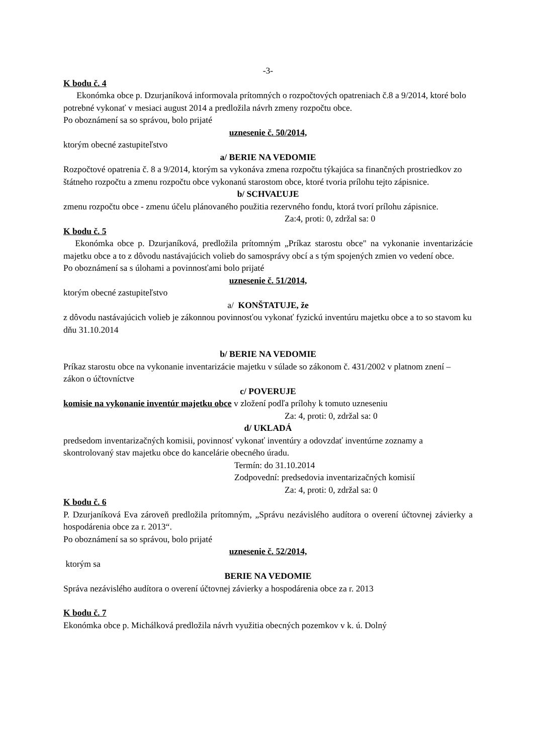-3-
K bodu č. 4
Ekonómka obce p. Dzurjaníková informovala prítomných o rozpočtových opatreniach č.8 a 9/2014, ktoré bolo potrebné vykonať v mesiaci august 2014 a predložila návrh zmeny rozpočtu obce.
Po oboznámení sa so správou, bolo prijaté
uznesenie č. 50/2014,
ktorým obecné zastupiteľstvo
a/ BERIE NA VEDOMIE
Rozpočtové opatrenia č. 8 a 9/2014, ktorým sa vykonáva zmena rozpočtu týkajúca sa finančných prostriedkov zo štátneho rozpočtu a zmenu rozpočtu obce vykonanú starostom obce, ktoré tvoria prílohu tejto zápisnice.
b/ SCHVAĽUJE
zmenu rozpočtu obce - zmenu účelu plánovaného použitia rezervného fondu, ktorá tvorí prílohu zápisnice.
Za:4, proti: 0, zdržal sa: 0
K bodu č. 5
Ekonómka obce p. Dzurjaníková, predložila prítomným „Príkaz starostu obce" na vykonanie inventarizácie majetku obce a to z dôvodu nastávajúcich volieb do samosprávy obcí a s tým spojených zmien vo vedení obce.
Po oboznámení sa s úlohami a povinnosťami bolo prijaté
uznesenie č. 51/2014,
ktorým obecné zastupiteľstvo
a/ KONŠTATUJE, že
z dôvodu nastávajúcich volieb je zákonnou povinnosťou vykonať fyzickú inventúru majetku obce a to so stavom ku dňu 31.10.2014
b/ BERIE NA VEDOMIE
Príkaz starostu obce na vykonanie inventarizácie majetku v súlade so zákonom č. 431/2002 v platnom znení – zákon o účtovníctve
c/ POVERUJE
komisie na vykonanie inventúr majetku obce v zložení podľa prílohy k tomuto uzneseniu
Za: 4, proti: 0, zdržal sa: 0
d/ UKLADÁ
predsedom inventarizačných komisii, povinnosť vykonať inventúry a odovzdať inventúrne zoznamy a skontrolovaný stav majetku obce do kancelárie obecného úradu.
Termín: do 31.10.2014
Zodpovední: predsedovia inventarizačných komisií
Za: 4, proti: 0, zdržal sa: 0
K bodu č. 6
P. Dzurjaníková Eva zároveň predložila prítomným, „Správu nezávislého audítora o overení účtovnej závierky a hospodárenia obce za r. 2013“.
Po oboznámení sa so správou, bolo prijaté
uznesenie č. 52/2014,
ktorým sa
BERIE NA VEDOMIE
Správa nezávislého audítora o overení účtovnej závierky a hospodárenia obce za r. 2013
K bodu č. 7
Ekonómka obce p. Michálková predložila návrh využitia obecných pozemkov v k. ú. Dolný